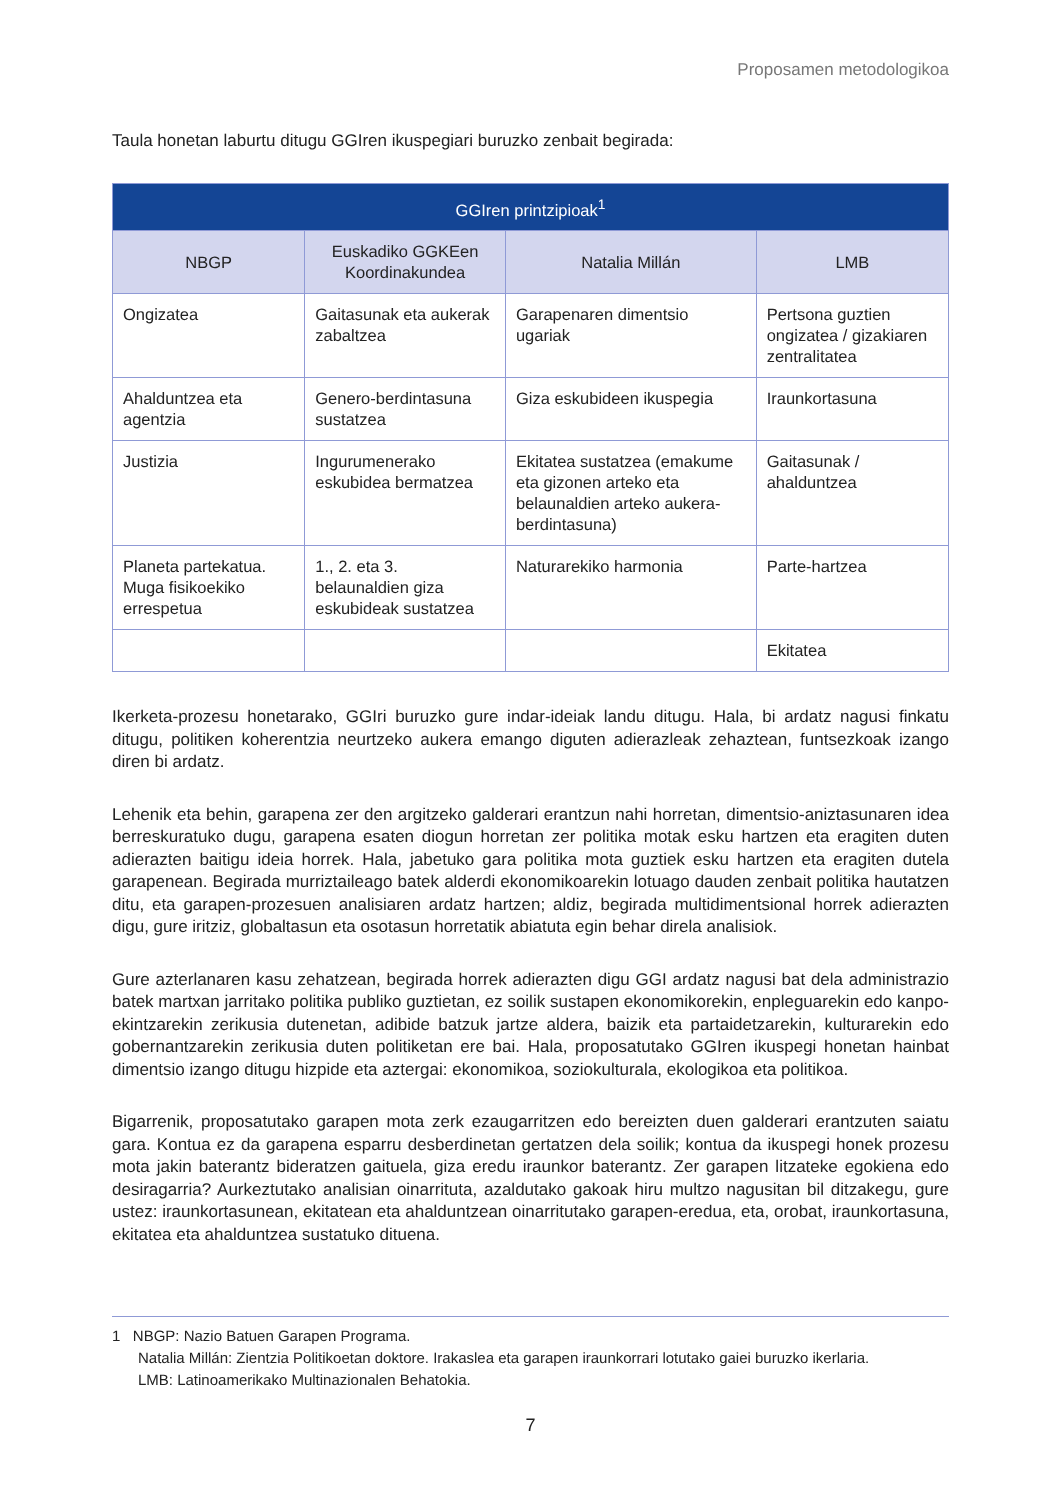Proposamen metodologikoa
Taula honetan laburtu ditugu GGIren ikuspegiari buruzko zenbait begirada:
| GGIren printzipioak<sup>1</sup> | | | |
| --- | --- | --- | --- |
| NBGP | Euskadiko GGKEen Koordinakundea | Natalia Millán | LMB |
| Ongizatea | Gaitasunak eta aukerak zabaltzea | Garapenaren dimentsio ugariak | Pertsona guztien ongizatea / gizakiaren zentralitatea |
| Ahalduntzea eta agentzia | Genero-berdintasuna sustatzea | Giza eskubideen ikuspegia | Iraunkortasuna |
| Justizia | Ingurumenerako eskubidea bermatzea | Ekitatea sustatzea (emakume eta gizonen arteko eta belaunaldien arteko aukera-berdintasuna) | Gaitasunak / ahalduntzea |
| Planeta partekatua. Muga fisikoekiko errespetua | 1., 2. eta 3. belaunaldien giza eskubideak sustatzea | Naturarekiko harmonia | Parte-hartzea |
| | | | Ekitatea |
Ikerketa-prozesu honetarako, GGIri buruzko gure indar-ideiak landu ditugu. Hala, bi ardatz nagusi finkatu ditugu, politiken koherentzia neurtzeko aukera emango diguten adierazleak zehaztean, funtsezkoak izango diren bi ardatz.
Lehenik eta behin, garapena zer den argitzeko galderari erantzun nahi horretan, dimentsio-aniztasunaren idea berreskuratuko dugu, garapena esaten diogun horretan zer politika motak esku hartzen eta eragiten duten adierazten baitigu ideia horrek. Hala, jabetuko gara politika mota guztiek esku hartzen eta eragiten dutela garapenean. Begirada murriztaileago batek alderdi ekonomikoarekin lotuago dauden zenbait politika hautatzen ditu, eta garapen-prozesuen analisiaren ardatz hartzen; aldiz, begirada multidimentsional horrek adierazten digu, gure iritziz, globaltasun eta osotasun horretatik abiatuta egin behar direla analisiok.
Gure azterlanaren kasu zehatzean, begirada horrek adierazten digu GGI ardatz nagusi bat dela administrazio batek martxan jarritako politika publiko guztietan, ez soilik sustapen ekonomikorekin, enpleguarekin edo kanpo-ekintzarekin zerikusia dutenetan, adibide batzuk jartze aldera, baizik eta partaidetzarekin, kulturarekin edo gobernantzarekin zerikusia duten politiketan ere bai. Hala, proposatutako GGIren ikuspegi honetan hainbat dimentsio izango ditugu hizpide eta aztergai: ekonomikoa, soziokulturala, ekologikoa eta politikoa.
Bigarrenik, proposatutako garapen mota zerk ezaugarritzen edo bereizten duen galderari erantzuten saiatu gara. Kontua ez da garapena esparru desberdinetan gertatzen dela soilik; kontua da ikuspegi honek prozesu mota jakin baterantz bideratzen gaituela, giza eredu iraunkor baterantz. Zer garapen litzateke egokiena edo desiragarria? Aurkeztutako analisian oinarrituta, azaldutako gakoak hiru multzo nagusitan bil ditzakegu, gure ustez: iraunkortasunean, ekitatean eta ahalduntzean oinarritutako garapen-eredua, eta, orobat, iraunkortasuna, ekitatea eta ahalduntzea sustatuko dituena.
1 NBGP: Nazio Batuen Garapen Programa.
Natalia Millán: Zientzia Politikoetan doktore. Irakaslea eta garapen iraunkorrari lotutako gaiei buruzko ikerlaria.
LMB: Latinoamerikako Multinazionalen Behatokia.
7